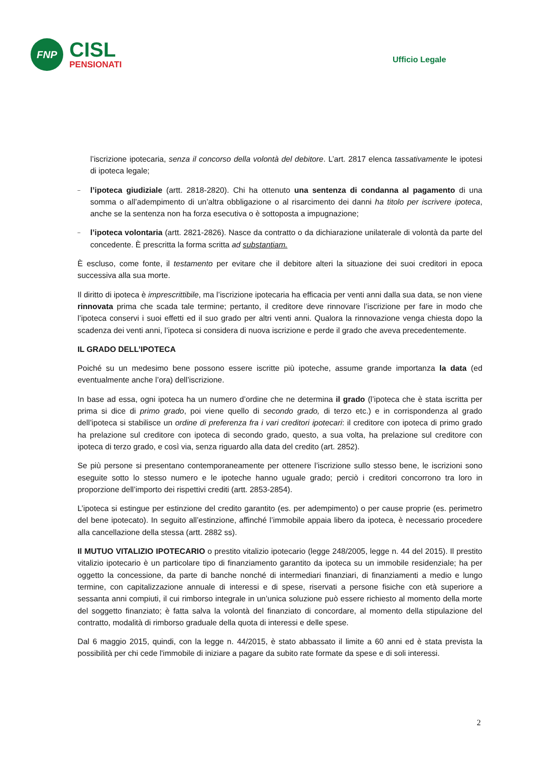FNP
CISL
PENSIONATI
Ufficio Legale
l’iscrizione ipotecaria, senza il concorso della volontà del debitore. L’art. 2817 elenca tassativamente le ipotesi di ipoteca legale;
– l’ipoteca giudiziale (artt. 2818-2820). Chi ha ottenuto una sentenza di condanna al pagamento di una somma o all’adempimento di un’altra obbligazione o al risarcimento dei danni ha titolo per iscrivere ipoteca, anche se la sentenza non ha forza esecutiva o è sottoposta a impugnazione;
– l’ipoteca volontaria (artt. 2821-2826). Nasce da contratto o da dichiarazione unilaterale di volontà da parte del concedente. È prescritta la forma scritta ad substantiam.
È escluso, come fonte, il testamento per evitare che il debitore alteri la situazione dei suoi creditori in epoca successiva alla sua morte.
Il diritto di ipoteca è imprescrittibile, ma l’iscrizione ipotecaria ha efficacia per venti anni dalla sua data, se non viene rinnovata prima che scada tale termine; pertanto, il creditore deve rinnovare l’iscrizione per fare in modo che l’ipoteca conservi i suoi effetti ed il suo grado per altri venti anni. Qualora la rinnovazione venga chiesta dopo la scadenza dei venti anni, l’ipoteca si considera di nuova iscrizione e perde il grado che aveva precedentemente.
IL GRADO DELL’IPOTECA
Poiché su un medesimo bene possono essere iscritte più ipoteche, assume grande importanza la data (ed eventualmente anche l’ora) dell’iscrizione.
In base ad essa, ogni ipoteca ha un numero d’ordine che ne determina il grado (l’ipoteca che è stata iscritta per prima si dice di primo grado, poi viene quello di secondo grado, di terzo etc.) e in corrispondenza al grado dell’ipoteca si stabilisce un ordine di preferenza fra i vari creditori ipotecari: il creditore con ipoteca di primo grado ha prelazione sul creditore con ipoteca di secondo grado, questo, a sua volta, ha prelazione sul creditore con ipoteca di terzo grado, e così via, senza riguardo alla data del credito (art. 2852).
Se più persone si presentano contemporaneamente per ottenere l’iscrizione sullo stesso bene, le iscrizioni sono eseguite sotto lo stesso numero e le ipoteche hanno uguale grado; perciò i creditori concorrono tra loro in proporzione dell’importo dei rispettivi crediti (artt. 2853-2854).
L’ipoteca si estingue per estinzione del credito garantito (es. per adempimento) o per cause proprie (es. perimetro del bene ipotecato). In seguito all’estinzione, affinché l’immobile appaia libero da ipoteca, è necessario procedere alla cancellazione della stessa (artt. 2882 ss).
Il MUTUO VITALIZIO IPOTECARIO o prestito vitalizio ipotecario (legge 248/2005, legge n. 44 del 2015). Il prestito vitalizio ipotecario è un particolare tipo di finanziamento garantito da ipoteca su un immobile residenziale; ha per oggetto la concessione, da parte di banche nonché di intermediari finanziari, di finanziamenti a medio e lungo termine, con capitalizzazione annuale di interessi e di spese, riservati a persone fisiche con età superiore a sessanta anni compiuti, il cui rimborso integrale in un’unica soluzione può essere richiesto al momento della morte del soggetto finanziato; è fatta salva la volontà del finanziato di concordare, al momento della stipulazione del contratto, modalità di rimborso graduale della quota di interessi e delle spese.
Dal 6 maggio 2015, quindi, con la legge n. 44/2015, è stato abbassato il limite a 60 anni ed è stata prevista la possibilità per chi cede l'immobile di iniziare a pagare da subito rate formate da spese e di soli interessi.
2